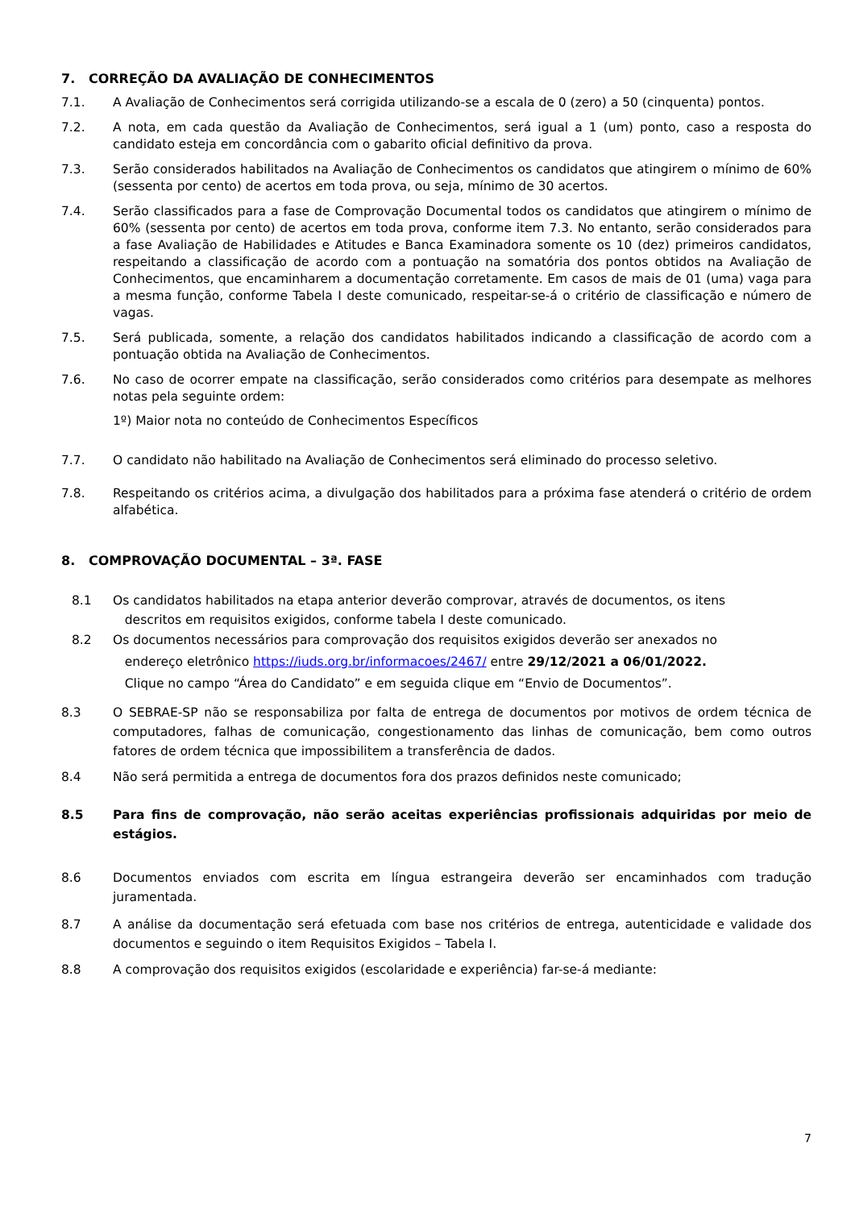7. CORREÇÃO DA AVALIAÇÃO DE CONHECIMENTOS
7.1. A Avaliação de Conhecimentos será corrigida utilizando-se a escala de 0 (zero) a 50 (cinquenta) pontos.
7.2. A nota, em cada questão da Avaliação de Conhecimentos, será igual a 1 (um) ponto, caso a resposta do candidato esteja em concordância com o gabarito oficial definitivo da prova.
7.3. Serão considerados habilitados na Avaliação de Conhecimentos os candidatos que atingirem o mínimo de 60% (sessenta por cento) de acertos em toda prova, ou seja, mínimo de 30 acertos.
7.4. Serão classificados para a fase de Comprovação Documental todos os candidatos que atingirem o mínimo de 60% (sessenta por cento) de acertos em toda prova, conforme item 7.3. No entanto, serão considerados para a fase Avaliação de Habilidades e Atitudes e Banca Examinadora somente os 10 (dez) primeiros candidatos, respeitando a classificação de acordo com a pontuação na somatória dos pontos obtidos na Avaliação de Conhecimentos, que encaminharem a documentação corretamente. Em casos de mais de 01 (uma) vaga para a mesma função, conforme Tabela I deste comunicado, respeitar-se-á o critério de classificação e número de vagas.
7.5. Será publicada, somente, a relação dos candidatos habilitados indicando a classificação de acordo com a pontuação obtida na Avaliação de Conhecimentos.
7.6. No caso de ocorrer empate na classificação, serão considerados como critérios para desempate as melhores notas pela seguinte ordem:
1º) Maior nota no conteúdo de Conhecimentos Específicos
7.7. O candidato não habilitado na Avaliação de Conhecimentos será eliminado do processo seletivo.
7.8. Respeitando os critérios acima, a divulgação dos habilitados para a próxima fase atenderá o critério de ordem alfabética.
8. COMPROVAÇÃO DOCUMENTAL – 3ª. FASE
8.1 Os candidatos habilitados na etapa anterior deverão comprovar, através de documentos, os itens
descritos em requisitos exigidos, conforme tabela I deste comunicado.
8.2 Os documentos necessários para comprovação dos requisitos exigidos deverão ser anexados no
endereço eletrônico https://iuds.org.br/informacoes/2467/ entre 29/12/2021 a 06/01/2022.
Clique no campo “Área do Candidato” e em seguida clique em “Envio de Documentos”.
8.3 O SEBRAE-SP não se responsabiliza por falta de entrega de documentos por motivos de ordem técnica de computadores, falhas de comunicação, congestionamento das linhas de comunicação, bem como outros fatores de ordem técnica que impossibilitem a transferência de dados.
8.4 Não será permitida a entrega de documentos fora dos prazos definidos neste comunicado;
8.5 Para fins de comprovação, não serão aceitas experiências profissionais adquiridas por meio de estágios.
8.6 Documentos enviados com escrita em língua estrangeira deverão ser encaminhados com tradução juramentada.
8.7 A análise da documentação será efetuada com base nos critérios de entrega, autenticidade e validade dos documentos e seguindo o item Requisitos Exigidos – Tabela I.
8.8 A comprovação dos requisitos exigidos (escolaridade e experiência) far-se-á mediante:
7